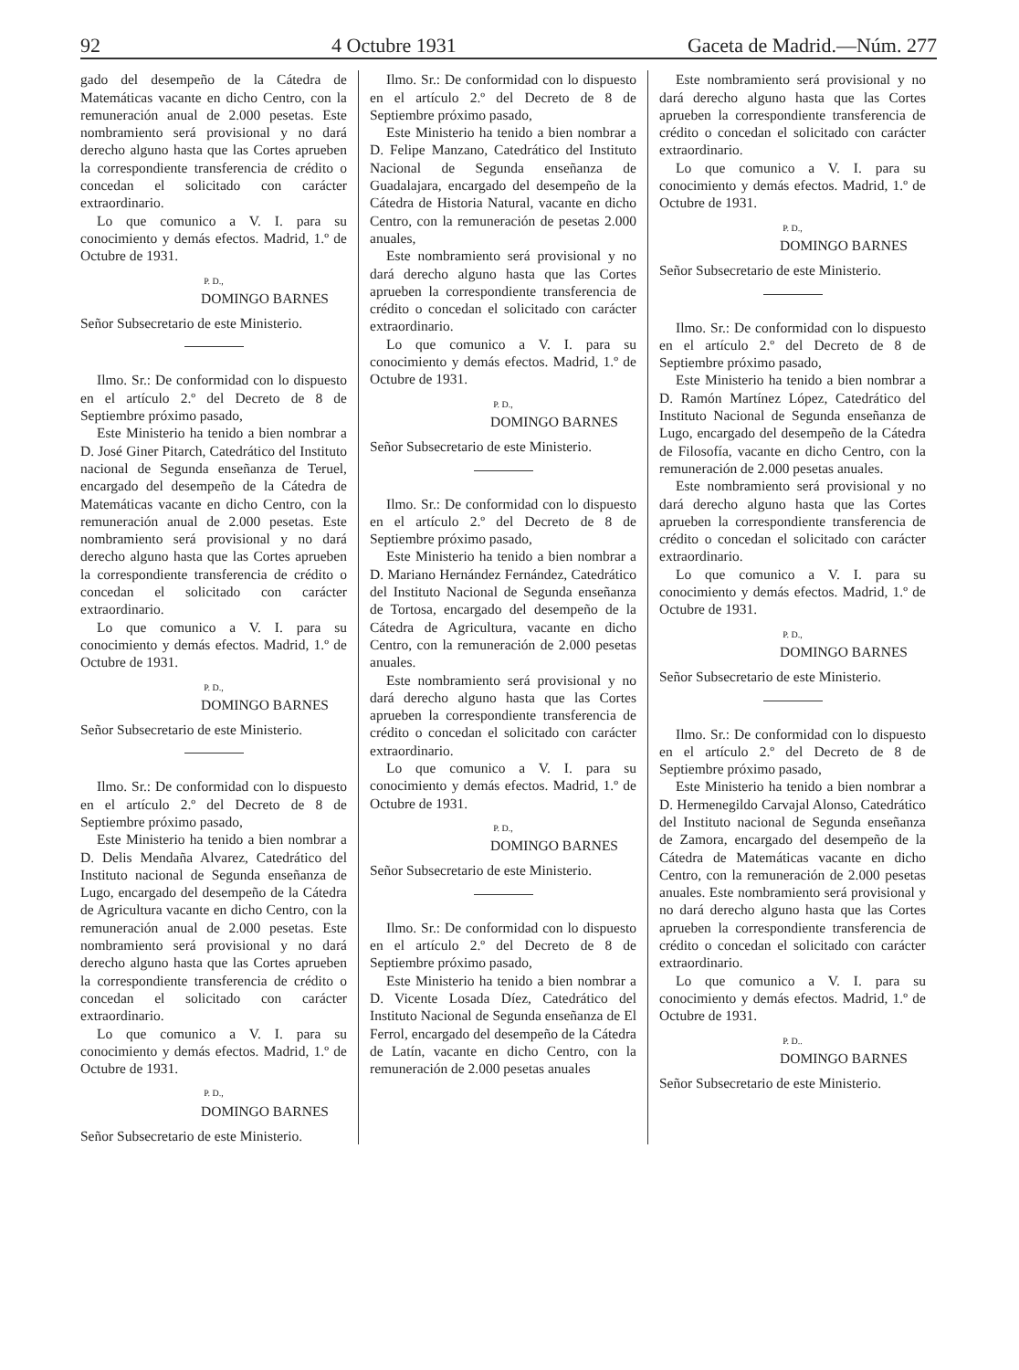92 4 Octubre 1931 Gaceta de Madrid.—Núm. 277
gado del desempeño de la Cátedra de Matemáticas vacante en dicho Centro, con la remuneración anual de 2.000 pesetas. Este nombramiento será provisional y no dará derecho alguno hasta que las Cortes aprueben la correspondiente transferencia de crédito o concedan el solicitado con carácter extraordinario.
Lo que comunico a V. I. para su conocimiento y demás efectos. Madrid, 1.º de Octubre de 1931.
P. D.,
DOMINGO BARNES
Señor Subsecretario de este Ministerio.
Ilmo. Sr.: De conformidad con lo dispuesto en el artículo 2.º del Decreto de 8 de Septiembre próximo pasado,
Este Ministerio ha tenido a bien nombrar a D. José Giner Pitarch, Catedrático del Instituto nacional de Segunda enseñanza de Teruel, encargado del desempeño de la Cátedra de Matemáticas vacante en dicho Centro, con la remuneración anual de 2.000 pesetas. Este nombramiento será provisional y no dará derecho alguno hasta que las Cortes aprueben la correspondiente transferencia de crédito o concedan el solicitado con carácter extraordinario.
Lo que comunico a V. I. para su conocimiento y demás efectos. Madrid, 1.º de Octubre de 1931.
P. D.,
DOMINGO BARNES
Señor Subsecretario de este Ministerio.
Ilmo. Sr.: De conformidad con lo dispuesto en el artículo 2.º del Decreto de 8 de Septiembre próximo pasado,
Este Ministerio ha tenido a bien nombrar a D. Delis Mendaña Alvarez, Catedrático del Instituto nacional de Segunda enseñanza de Lugo, encargado del desempeño de la Cátedra de Agricultura vacante en dicho Centro, con la remuneración anual de 2.000 pesetas. Este nombramiento será provisional y no dará derecho alguno hasta que las Cortes aprueben la correspondiente transferencia de crédito o concedan el solicitado con carácter extraordinario.
Lo que comunico a V. I. para su conocimiento y demás efectos. Madrid, 1.º de Octubre de 1931.
P. D.,
DOMINGO BARNES
Señor Subsecretario de este Ministerio.
Ilmo. Sr.: De conformidad con lo dispuesto en el artículo 2.º del Decreto de 8 de Septiembre próximo pasado,
Este Ministerio ha tenido a bien nombrar a D. Felipe Manzano, Catedrático del Instituto Nacional de Segunda enseñanza de Guadalajara, encargado del desempeño de la Cátedra de Historia Natural, vacante en dicho Centro, con la remuneración de pesetas 2.000 anuales,
Este nombramiento será provisional y no dará derecho alguno hasta que las Cortes aprueben la correspondiente transferencia de crédito o concedan el solicitado con carácter extraordinario.
Lo que comunico a V. I. para su conocimiento y demás efectos. Madrid, 1.º de Octubre de 1931.
P. D.,
DOMINGO BARNES
Señor Subsecretario de este Ministerio.
Ilmo. Sr.: De conformidad con lo dispuesto en el artículo 2.º del Decreto de 8 de Septiembre próximo pasado,
Este Ministerio ha tenido a bien nombrar a D. Mariano Hernández Fernández, Catedrático del Instituto Nacional de Segunda enseñanza de Tortosa, encargado del desempeño de la Cátedra de Agricultura, vacante en dicho Centro, con la remuneración de 2.000 pesetas anuales.
Este nombramiento será provisional y no dará derecho alguno hasta que las Cortes aprueben la correspondiente transferencia de crédito o concedan el solicitado con carácter extraordinario.
Lo que comunico a V. I. para su conocimiento y demás efectos. Madrid, 1.º de Octubre de 1931.
P. D.,
DOMINGO BARNES
Señor Subsecretario de este Ministerio.
Ilmo. Sr.: De conformidad con lo dispuesto en el artículo 2.º del Decreto de 8 de Septiembre próximo pasado,
Este Ministerio ha tenido a bien nombrar a D. Vicente Losada Díez, Catedrático del Instituto Nacional de Segunda enseñanza de El Ferrol, encargado del desempeño de la Cátedra de Latín, vacante en dicho Centro, con la remuneración de 2.000 pesetas anuales
Este nombramiento será provisional y no dará derecho alguno hasta que las Cortes aprueben la correspondiente transferencia de crédito o concedan el solicitado con carácter extraordinario.
Lo que comunico a V. I. para su conocimiento y demás efectos. Madrid, 1.º de Octubre de 1931.
P. D.,
DOMINGO BARNES
Señor Subsecretario de este Ministerio.
Ilmo. Sr.: De conformidad con lo dispuesto en el artículo 2.º del Decreto de 8 de Septiembre próximo pasado,
Este Ministerio ha tenido a bien nombrar a D. Ramón Martínez López, Catedrático del Instituto Nacional de Segunda enseñanza de Lugo, encargado del desempeño de la Cátedra de Filosofía, vacante en dicho Centro, con la remuneración de 2.000 pesetas anuales.
Este nombramiento será provisional y no dará derecho alguno hasta que las Cortes aprueben la correspondiente transferencia de crédito o concedan el solicitado con carácter extraordinario.
Lo que comunico a V. I. para su conocimiento y demás efectos. Madrid, 1.º de Octubre de 1931.
P. D.,
DOMINGO BARNES
Señor Subsecretario de este Ministerio.
Ilmo. Sr.: De conformidad con lo dispuesto en el artículo 2.º del Decreto de 8 de Septiembre próximo pasado,
Este Ministerio ha tenido a bien nombrar a D. Hermenegildo Carvajal Alonso, Catedrático del Instituto nacional de Segunda enseñanza de Zamora, encargado del desempeño de la Cátedra de Matemáticas vacante en dicho Centro, con la remuneración de 2.000 pesetas anuales. Este nombramiento será provisional y no dará derecho alguno hasta que las Cortes aprueben la correspondiente transferencia de crédito o concedan el solicitado con carácter extraordinario.
Lo que comunico a V. I. para su conocimiento y demás efectos. Madrid, 1.º de Octubre de 1931.
P. D..
DOMINGO BARNES
Señor Subsecretario de este Ministerio.